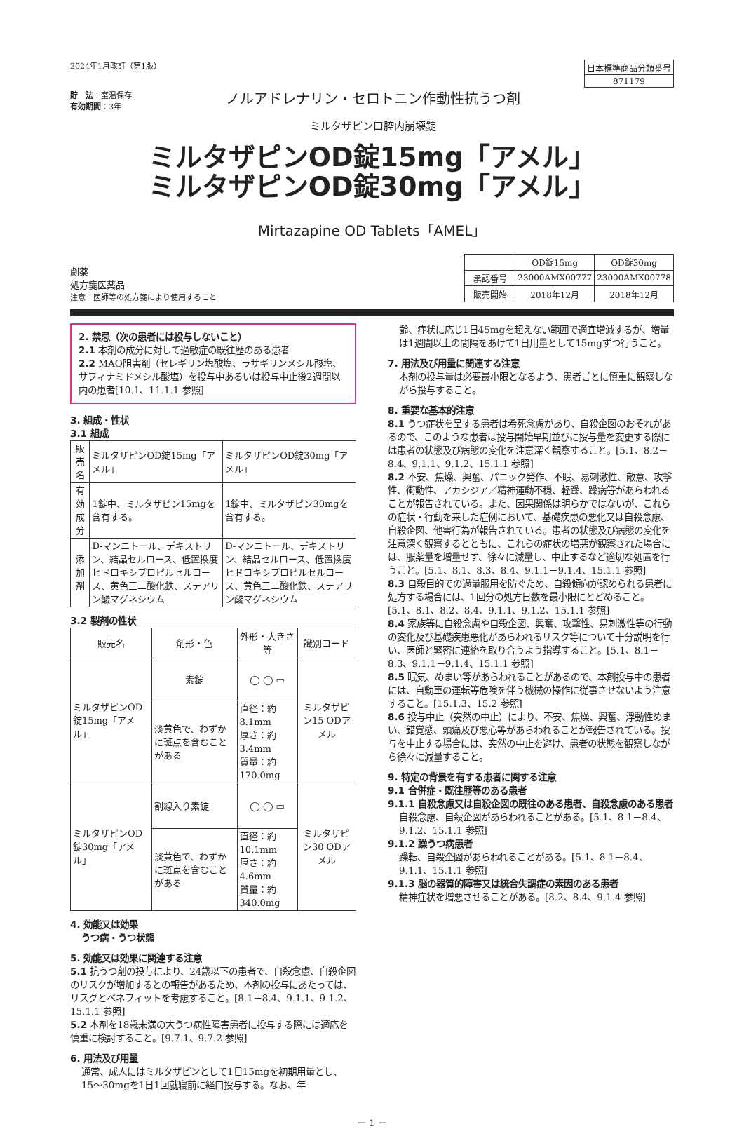2024年1月改訂（第1版）
貯　法：室温保存
有効期間：3年
ノルアドレナリン・セロトニン作動性抗うつ剤
ミルタザピン口腔内崩壊錠
| 日本標準商品分類番号 |
| 871179 |
ミルタザピンOD錠15mg「アメル」
ミルタザピンOD錠30mg「アメル」
Mirtazapine OD Tablets「AMEL」
劇薬
処方箋医薬品
注意－医師等の処方箋により使用すること
| | OD錠15mg | OD錠30mg |
| 承認番号 | 23000AMX00777 | 23000AMX00778 |
| 販売開始 | 2018年12月 | 2018年12月 |
2. 禁忌（次の患者には投与しないこと）
2.1 本剤の成分に対して過敏症の既往歴のある患者
2.2 MAO阻害剤（セレギリン塩酸塩、ラサギリンメシル酸塩、サフィナミドメシル酸塩）を投与中あるいは投与中止後2週間以内の患者[10.1、11.1.1 参照]
3. 組成・性状
3.1 組成
| 販売名 | ミルタザピンOD錠15mg「アメル」 | ミルタザピンOD錠30mg「アメル」 |
| 有効成分 | 1錠中、ミルタザピン15mgを含有する。 | 1錠中、ミルタザピン30mgを含有する。 |
| 添加剤 | D-マンニトール、デキストリン、結晶セルロース、低置換度ヒドロキシプロピルセルロース、黄色三二酸化鉄、ステアリン酸マグネシウム | D-マンニトール、デキストリン、結晶セルロース、低置換度ヒドロキシプロピルセルロース、黄色三二酸化鉄、ステアリン酸マグネシウム |
3.2 製剤の性状
| 販売名 | 剤形・色 | 外形・大きさ等 | 識別コード |
| ミルタザピンOD錠15mg「アメル」 | 素錠 | ◯ ◯ ▭ | ミルタザピン15 ODアメル |
| | 淡黄色で、わずかに斑点を含むことがある | 直径：約8.1mm 厚さ：約3.4mm 質量：約170.0mg | |
| ミルタザピンOD錠30mg「アメル」 | 割線入り素錠 | ◯ ◯ ▭ | ミルタザピン30 ODアメル |
| | 淡黄色で、わずかに斑点を含むことがある | 直径：約10.1mm 厚さ：約4.6mm 質量：約340.0mg | |
4. 効能又は効果
うつ病・うつ状態
5. 効能又は効果に関連する注意
5.1 抗うつ剤の投与により、24歳以下の患者で、自殺念慮、自殺企図のリスクが増加するとの報告があるため、本剤の投与にあたっては、リスクとベネフィットを考慮すること。[8.1－8.4、9.1.1、9.1.2、15.1.1 参照]
5.2 本剤を18歳未満の大うつ病性障害患者に投与する際には適応を慎重に検討すること。[9.7.1、9.7.2 参照]
6. 用法及び用量
通常、成人にはミルタザピンとして1日15mgを初期用量とし、15〜30mgを1日1回就寝前に経口投与する。なお、年
齢、症状に応じ1日45mgを超えない範囲で適宜増減するが、増量は1週間以上の間隔をあけて1日用量として15mgずつ行うこと。
7. 用法及び用量に関連する注意
本剤の投与量は必要最小限となるよう、患者ごとに慎重に観察しながら投与すること。
8. 重要な基本的注意
8.1 うつ症状を呈する患者は希死念慮があり、自殺企図のおそれがあるので、このような患者は投与開始早期並びに投与量を変更する際には患者の状態及び病態の変化を注意深く観察すること。[5.1、8.2－8.4、9.1.1、9.1.2、15.1.1 参照]
8.2 不安、焦燥、興奮、パニック発作、不眠、易刺激性、敵意、攻撃性、衝動性、アカシジア／精神運動不穏、軽躁、躁病等があらわれることが報告されている。また、因果関係は明らかではないが、これらの症状・行動を来した症例において、基礎疾患の悪化又は自殺念慮、自殺企図、他害行為が報告されている。患者の状態及び病態の変化を注意深く観察するとともに、これらの症状の増悪が観察された場合には、服薬量を増量せず、徐々に減量し、中止するなど適切な処置を行うこと。[5.1、8.1、8.3、8.4、9.1.1－9.1.4、15.1.1 参照]
8.3 自殺目的での過量服用を防ぐため、自殺傾向が認められる患者に処方する場合には、1回分の処方日数を最小限にとどめること。[5.1、8.1、8.2、8.4、9.1.1、9.1.2、15.1.1 参照]
8.4 家族等に自殺念慮や自殺企図、興奮、攻撃性、易刺激性等の行動の変化及び基礎疾患悪化があらわれるリスク等について十分説明を行い、医師と緊密に連絡を取り合うよう指導すること。[5.1、8.1－8.3、9.1.1－9.1.4、15.1.1 参照]
8.5 眠気、めまい等があらわれることがあるので、本剤投与中の患者には、自動車の運転等危険を伴う機械の操作に従事させないよう注意すること。[15.1.3、15.2 参照]
8.6 投与中止（突然の中止）により、不安、焦燥、興奮、浮動性めまい、錯覚感、頭痛及び悪心等があらわれることが報告されている。投与を中止する場合には、突然の中止を避け、患者の状態を観察しながら徐々に減量すること。
9. 特定の背景を有する患者に関する注意
9.1 合併症・既往歴等のある患者
9.1.1 自殺念慮又は自殺企図の既往のある患者、自殺念慮のある患者
自殺念慮、自殺企図があらわれることがある。[5.1、8.1－8.4、9.1.2、15.1.1 参照]
9.1.2 躁うつ病患者
躁転、自殺企図があらわれることがある。[5.1、8.1－8.4、9.1.1、15.1.1 参照]
9.1.3 脳の器質的障害又は統合失調症の素因のある患者
精神症状を増悪させることがある。[8.2、8.4、9.1.4 参照]
－ 1 －